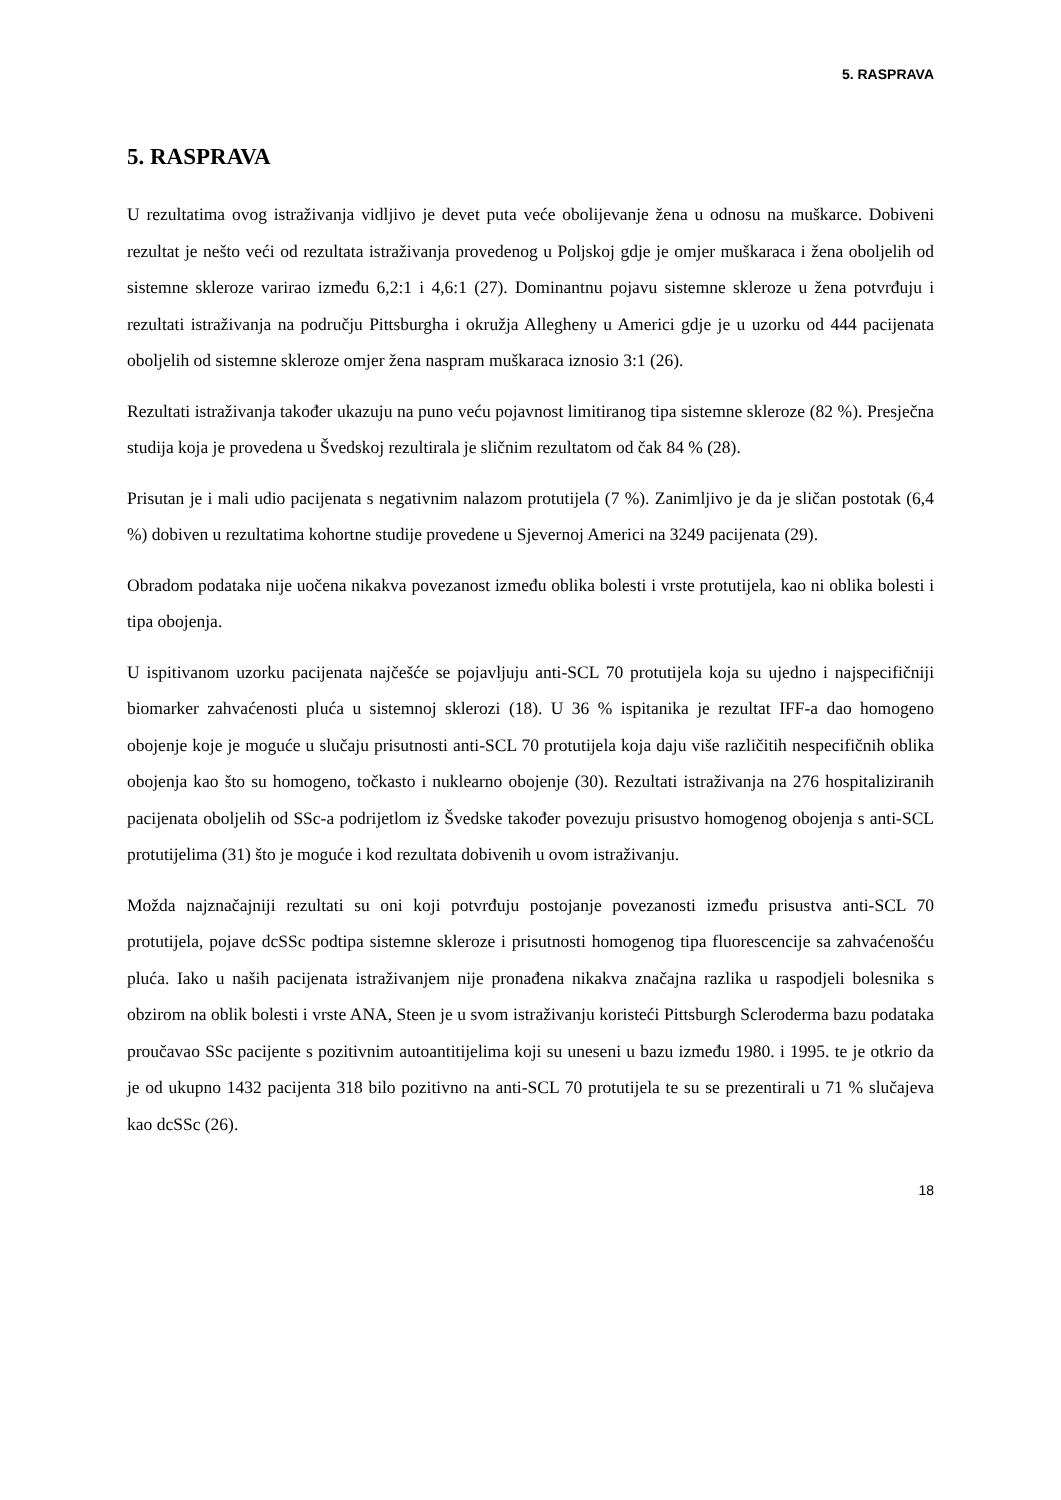5. RASPRAVA
5. RASPRAVA
U rezultatima ovog istraživanja vidljivo je devet puta veće obolijevanje žena u odnosu na muškarce. Dobiveni rezultat je nešto veći od rezultata istraživanja provedenog u Poljskoj gdje je omjer muškaraca i žena oboljelih od sistemne skleroze varirao između 6,2:1 i 4,6:1 (27). Dominantnu pojavu sistemne skleroze u žena potvrđuju i rezultati istraživanja na području Pittsburgha i okružja Allegheny u Americi gdje je u uzorku od 444 pacijenata oboljelih od sistemne skleroze omjer žena naspram muškaraca iznosio 3:1 (26).
Rezultati istraživanja također ukazuju na puno veću pojavnost limitiranog tipa sistemne skleroze (82 %). Presječna studija koja je provedena u Švedskoj rezultirala je sličnim rezultatom od čak 84 % (28).
Prisutan je i mali udio pacijenata s negativnim nalazom protutijela (7 %). Zanimljivo je da je sličan postotak (6,4 %) dobiven u rezultatima kohortne studije provedene u Sjevernoj Americi na 3249 pacijenata (29).
Obradom podataka nije uočena nikakva povezanost između oblika bolesti i vrste protutijela, kao ni oblika bolesti i tipa obojenja.
U ispitivanom uzorku pacijenata najčešće se pojavljuju anti-SCL 70 protutijela koja su ujedno i najspecifičniji biomarker zahvaćenosti pluća u sistemnoj sklerozi (18). U 36 % ispitanika je rezultat IFF-a dao homogeno obojenje koje je moguće u slučaju prisutnosti anti-SCL 70 protutijela koja daju više različitih nespecifičnih oblika obojenja kao što su homogeno, točkasto i nuklearno obojenje (30). Rezultati istraživanja na 276 hospitaliziranih pacijenata oboljelih od SSc-a podrijetlom iz Švedske također povezuju prisustvo homogenog obojenja s anti-SCL protutijelima (31) što je moguće i kod rezultata dobivenih u ovom istraživanju.
Možda najznačajniji rezultati su oni koji potvrđuju postojanje povezanosti između prisustva anti-SCL 70 protutijela, pojave dcSSc podtipa sistemne skleroze i prisutnosti homogenog tipa fluorescencije sa zahvaćenošću pluća. Iako u naših pacijenata istraživanjem nije pronađena nikakva značajna razlika u raspodjeli bolesnika s obzirom na oblik bolesti i vrste ANA, Steen je u svom istraživanju koristeći Pittsburgh Scleroderma bazu podataka proučavao SSc pacijente s pozitivnim autoantitijelima koji su uneseni u bazu između 1980. i 1995. te je otkrio da je od ukupno 1432 pacijenta 318 bilo pozitivno na anti-SCL 70 protutijela te su se prezentirali u 71 % slučajeva kao dcSSc (26).
18